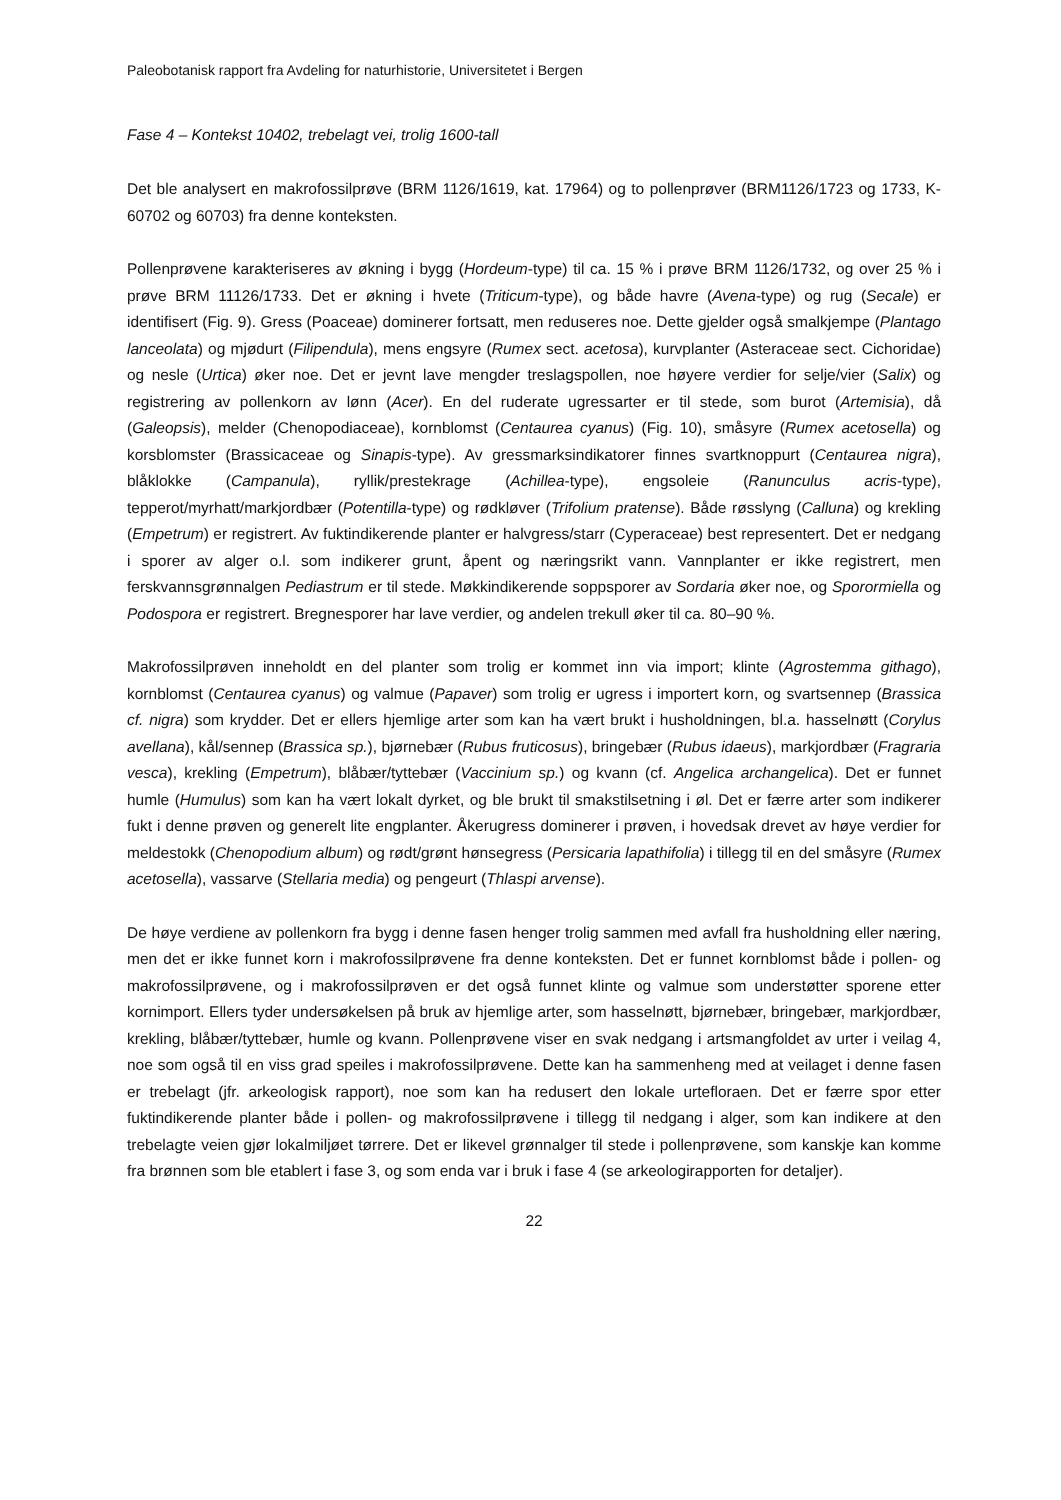Paleobotanisk rapport fra Avdeling for naturhistorie, Universitetet i Bergen
Fase 4 – Kontekst 10402, trebelagt vei, trolig 1600-tall
Det ble analysert en makrofossilprøve (BRM 1126/1619, kat. 17964) og to pollenprøver (BRM1126/1723 og 1733, K-60702 og 60703) fra denne konteksten.
Pollenprøvene karakteriseres av økning i bygg (Hordeum-type) til ca. 15 % i prøve BRM 1126/1732, og over 25 % i prøve BRM 11126/1733. Det er økning i hvete (Triticum-type), og både havre (Avena-type) og rug (Secale) er identifisert (Fig. 9). Gress (Poaceae) dominerer fortsatt, men reduseres noe. Dette gjelder også smalkjempe (Plantago lanceolata) og mjødurt (Filipendula), mens engsyre (Rumex sect. acetosa), kurvplanter (Asteraceae sect. Cichoridae) og nesle (Urtica) øker noe. Det er jevnt lave mengder treslagspollen, noe høyere verdier for selje/vier (Salix) og registrering av pollenkorn av lønn (Acer). En del ruderate ugressarter er til stede, som burot (Artemisia), då (Galeopsis), melder (Chenopodiaceae), kornblomst (Centaurea cyanus) (Fig. 10), småsyre (Rumex acetosella) og korsblomster (Brassicaceae og Sinapis-type). Av gressmarksindikatorer finnes svartknoppurt (Centaurea nigra), blåklokke (Campanula), ryllik/prestekrage (Achillea-type), engsoleie (Ranunculus acris-type), tepperot/myrhatt/markjordbær (Potentilla-type) og rødkløver (Trifolium pratense). Både røsslyng (Calluna) og krekling (Empetrum) er registrert. Av fuktindikerende planter er halvgress/starr (Cyperaceae) best representert. Det er nedgang i sporer av alger o.l. som indikerer grunt, åpent og næringsrikt vann. Vannplanter er ikke registrert, men ferskvannsgrønnalgen Pediastrum er til stede. Møkkindikerende soppsporer av Sordaria øker noe, og Sporormiella og Podospora er registrert. Bregnesporer har lave verdier, og andelen trekull øker til ca. 80–90 %.
Makrofossilprøven inneholdt en del planter som trolig er kommet inn via import; klinte (Agrostemma githago), kornblomst (Centaurea cyanus) og valmue (Papaver) som trolig er ugress i importert korn, og svartsennep (Brassica cf. nigra) som krydder. Det er ellers hjemlige arter som kan ha vært brukt i husholdningen, bl.a. hasselnøtt (Corylus avellana), kål/sennep (Brassica sp.), bjørnebær (Rubus fruticosus), bringebær (Rubus idaeus), markjordbær (Fragraria vesca), krekling (Empetrum), blåbær/tyttebær (Vaccinium sp.) og kvann (cf. Angelica archangelica). Det er funnet humle (Humulus) som kan ha vært lokalt dyrket, og ble brukt til smakstilsetning i øl. Det er færre arter som indikerer fukt i denne prøven og generelt lite engplanter. Åkerugress dominerer i prøven, i hovedsak drevet av høye verdier for meldestokk (Chenopodium album) og rødt/grønt hønsegress (Persicaria lapathifolia) i tillegg til en del småsyre (Rumex acetosella), vassarve (Stellaria media) og pengeurt (Thlaspi arvense).
De høye verdiene av pollenkorn fra bygg i denne fasen henger trolig sammen med avfall fra husholdning eller næring, men det er ikke funnet korn i makrofossilprøvene fra denne konteksten. Det er funnet kornblomst både i pollen- og makrofossilprøvene, og i makrofossilprøven er det også funnet klinte og valmue som understøtter sporene etter kornimport. Ellers tyder undersøkelsen på bruk av hjemlige arter, som hasselnøtt, bjørnebær, bringebær, markjordbær, krekling, blåbær/tyttebær, humle og kvann. Pollenprøvene viser en svak nedgang i artsmangfoldet av urter i veilag 4, noe som også til en viss grad speiles i makrofossilprøvene. Dette kan ha sammenheng med at veilaget i denne fasen er trebelagt (jfr. arkeologisk rapport), noe som kan ha redusert den lokale urtefloraen. Det er færre spor etter fuktindikerende planter både i pollen- og makrofossilprøvene i tillegg til nedgang i alger, som kan indikere at den trebelagte veien gjør lokalmiljøet tørrere. Det er likevel grønnalger til stede i pollenprøvene, som kanskje kan komme fra brønnen som ble etablert i fase 3, og som enda var i bruk i fase 4 (se arkeologirapporten for detaljer).
22